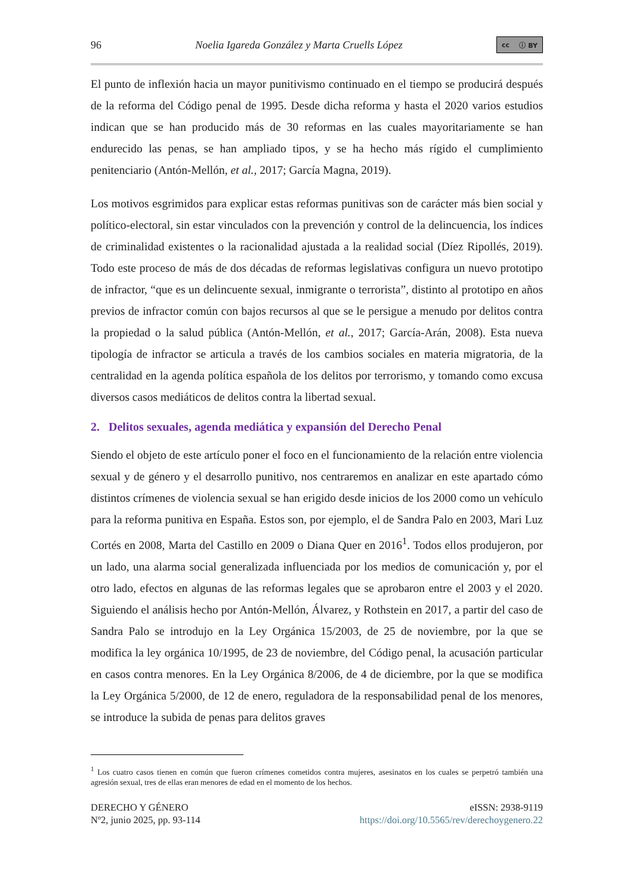96 Noelia Igareda González y Marta Cruells López cc ⓘ BY
El punto de inflexión hacia un mayor punitivismo continuado en el tiempo se producirá después de la reforma del Código penal de 1995. Desde dicha reforma y hasta el 2020 varios estudios indican que se han producido más de 30 reformas en las cuales mayoritariamente se han endurecido las penas, se han ampliado tipos, y se ha hecho más rígido el cumplimiento penitenciario (Antón-Mellón, et al., 2017; García Magna, 2019).
Los motivos esgrimidos para explicar estas reformas punitivas son de carácter más bien social y político-electoral, sin estar vinculados con la prevención y control de la delincuencia, los índices de criminalidad existentes o la racionalidad ajustada a la realidad social (Díez Ripollés, 2019). Todo este proceso de más de dos décadas de reformas legislativas configura un nuevo prototipo de infractor, “que es un delincuente sexual, inmigrante o terrorista”, distinto al prototipo en años previos de infractor común con bajos recursos al que se le persigue a menudo por delitos contra la propiedad o la salud pública (Antón-Mellón, et al., 2017; García-Arán, 2008). Esta nueva tipología de infractor se articula a través de los cambios sociales en materia migratoria, de la centralidad en la agenda política española de los delitos por terrorismo, y tomando como excusa diversos casos mediáticos de delitos contra la libertad sexual.
2. Delitos sexuales, agenda mediática y expansión del Derecho Penal
Siendo el objeto de este artículo poner el foco en el funcionamiento de la relación entre violencia sexual y de género y el desarrollo punitivo, nos centraremos en analizar en este apartado cómo distintos crímenes de violencia sexual se han erigido desde inicios de los 2000 como un vehículo para la reforma punitiva en España. Estos son, por ejemplo, el de Sandra Palo en 2003, Mari Luz Cortés en 2008, Marta del Castillo en 2009 o Diana Quer en 2016<sup>1</sup>. Todos ellos produjeron, por un lado, una alarma social generalizada influenciada por los medios de comunicación y, por el otro lado, efectos en algunas de las reformas legales que se aprobaron entre el 2003 y el 2020. Siguiendo el análisis hecho por Antón-Mellón, Álvarez, y Rothstein en 2017, a partir del caso de Sandra Palo se introdujo en la Ley Orgánica 15/2003, de 25 de noviembre, por la que se modifica la ley orgánica 10/1995, de 23 de noviembre, del Código penal, la acusación particular en casos contra menores. En la Ley Orgánica 8/2006, de 4 de diciembre, por la que se modifica la Ley Orgánica 5/2000, de 12 de enero, reguladora de la responsabilidad penal de los menores, se introduce la subida de penas para delitos graves
<sup>1</sup> Los cuatro casos tienen en común que fueron crímenes cometidos contra mujeres, asesinatos en los cuales se perpetró también una agresión sexual, tres de ellas eran menores de edad en el momento de los hechos.
DERECHO Y GÉNERO
Nº2, junio 2025, pp. 93-114
eISSN: 2938-9119
https://doi.org/10.5565/rev/derechoygenero.22